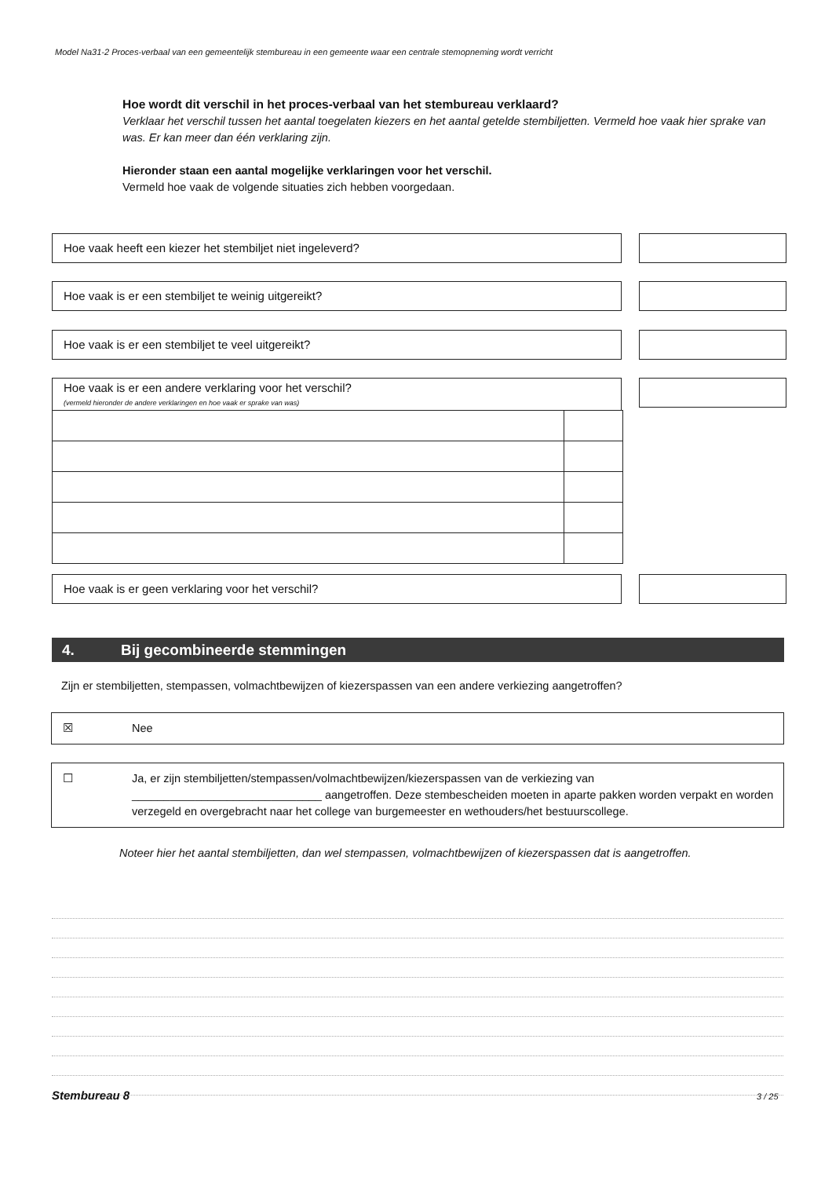Model Na31-2 Proces-verbaal van een gemeentelijk stembureau in een gemeente waar een centrale stemopneming wordt verricht
Hoe wordt dit verschil in het proces-verbaal van het stembureau verklaard?
Verklaar het verschil tussen het aantal toegelaten kiezers en het aantal getelde stembiljetten. Vermeld hoe vaak hier sprake van was. Er kan meer dan één verklaring zijn.
Hieronder staan een aantal mogelijke verklaringen voor het verschil.
Vermeld hoe vaak de volgende situaties zich hebben voorgedaan.
Hoe vaak heeft een kiezer het stembiljet niet ingeleverd?
Hoe vaak is er een stembiljet te weinig uitgereikt?
Hoe vaak is er een stembiljet te veel uitgereikt?
Hoe vaak is er een andere verklaring voor het verschil?
(vermeld hieronder de andere verklaringen en hoe vaak er sprake van was)
Hoe vaak is er geen verklaring voor het verschil?
4. Bij gecombineerde stemmingen
Zijn er stembiljetten, stempassen, volmachtbewijzen of kiezerspassen van een andere verkiezing aangetroffen?
☒ Nee
☐ Ja, er zijn stembiljetten/stempassen/volmachtbewijzen/kiezerspassen van de verkiezing van
______________________________ aangetroffen. Deze stembescheiden moeten in aparte pakken worden verpakt en worden verzegeld en overgebracht naar het college van burgemeester en wethouders/het bestuurscollege.
Noteer hier het aantal stembiljetten, dan wel stempassen, volmachtbewijzen of kiezerspassen dat is aangetroffen.
Stembureau 8 3 / 25